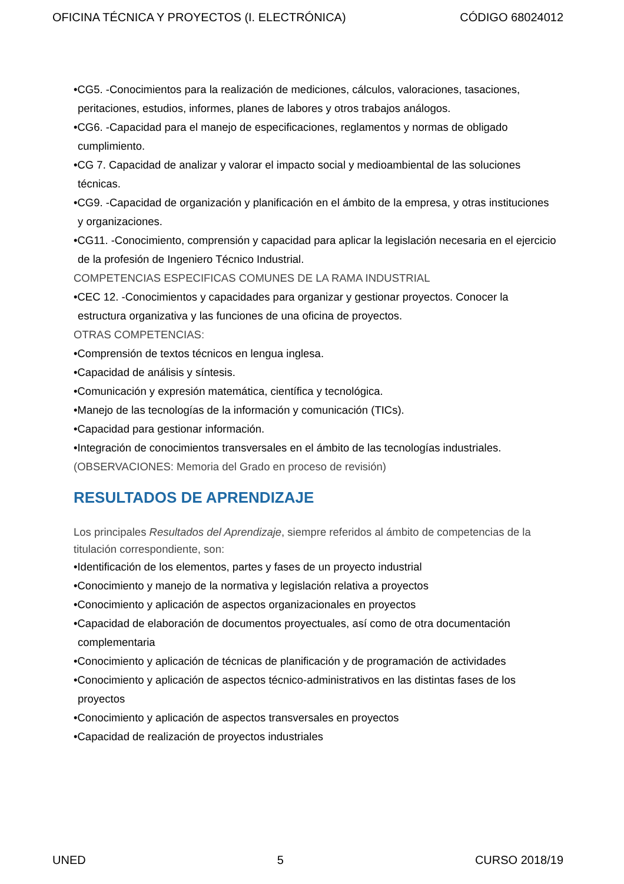OFICINA TÉCNICA Y PROYECTOS (I. ELECTRÓNICA) CÓDIGO 68024012
•CG5. -Conocimientos para la realización de mediciones, cálculos, valoraciones, tasaciones, peritaciones, estudios, informes, planes de labores y otros trabajos análogos.
•CG6. -Capacidad para el manejo de especificaciones, reglamentos y normas de obligado cumplimiento.
•CG 7. Capacidad de analizar y valorar el impacto social y medioambiental de las soluciones técnicas.
•CG9. -Capacidad de organización y planificación en el ámbito de la empresa, y otras instituciones y organizaciones.
•CG11. -Conocimiento, comprensión y capacidad para aplicar la legislación necesaria en el ejercicio de la profesión de Ingeniero Técnico Industrial.
COMPETENCIAS ESPECIFICAS COMUNES DE LA RAMA INDUSTRIAL
•CEC 12. -Conocimientos y capacidades para organizar y gestionar proyectos. Conocer la estructura organizativa y las funciones de una oficina de proyectos.
OTRAS COMPETENCIAS:
•Comprensión de textos técnicos en lengua inglesa.
•Capacidad de análisis y síntesis.
•Comunicación y expresión matemática, científica y tecnológica.
•Manejo de las tecnologías de la información y comunicación (TICs).
•Capacidad para gestionar información.
•Integración de conocimientos transversales en el ámbito de las tecnologías industriales.
(OBSERVACIONES: Memoria del Grado en proceso de revisión)
RESULTADOS DE APRENDIZAJE
Los principales Resultados del Aprendizaje, siempre referidos al ámbito de competencias de la titulación correspondiente, son:
•Identificación de los elementos, partes y fases de un proyecto industrial
•Conocimiento y manejo de la normativa y legislación relativa a proyectos
•Conocimiento y aplicación de aspectos organizacionales en proyectos
•Capacidad de elaboración de documentos proyectuales, así como de otra documentación complementaria
•Conocimiento y aplicación de técnicas de planificación y de programación de actividades
•Conocimiento y aplicación de aspectos técnico-administrativos en las distintas fases de los proyectos
•Conocimiento y aplicación de aspectos transversales en proyectos
•Capacidad de realización de proyectos industriales
UNED 5 CURSO 2018/19